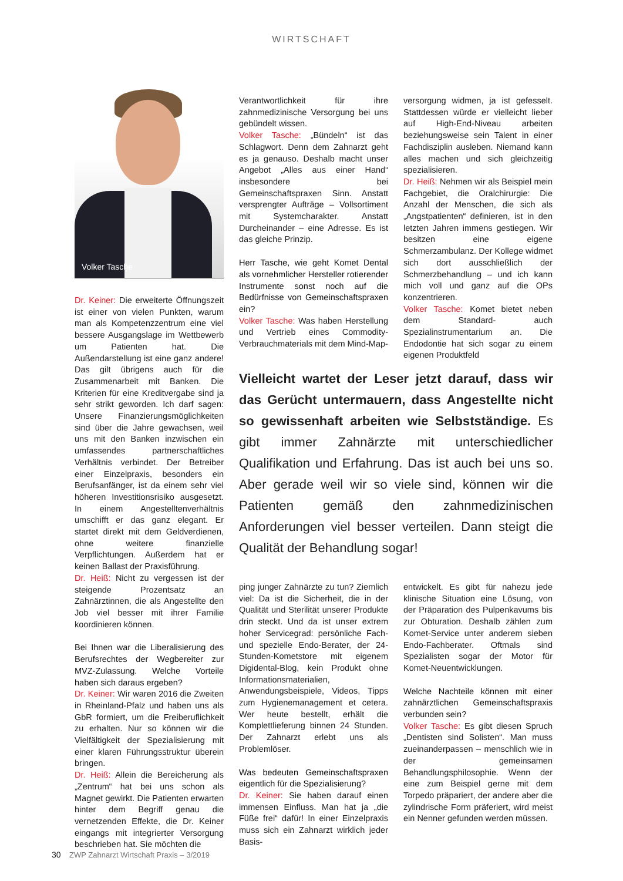WIRTSCHAFT
Volker Tasche
Dr. Keiner: Die erweiterte Öffnungszeit ist einer von vielen Punkten, warum man als Kompetenzzentrum eine viel bessere Ausgangslage im Wettbewerb um Patienten hat. Die Außendarstellung ist eine ganz andere! Das gilt übrigens auch für die Zusammenarbeit mit Banken. Die Kriterien für eine Kreditvergabe sind ja sehr strikt geworden. Ich darf sagen: Unsere Finanzierungsmöglichkeiten sind über die Jahre gewachsen, weil uns mit den Banken inzwischen ein umfassendes partnerschaftliches Verhältnis verbindet. Der Betreiber einer Einzelpraxis, besonders ein Berufsanfänger, ist da einem sehr viel höheren Investitionsrisiko ausgesetzt. In einem Angestelltenverhältnis umschifft er das ganz elegant. Er startet direkt mit dem Geldverdienen, ohne weitere finanzielle Verpflichtungen. Außerdem hat er keinen Ballast der Praxisführung.
Dr. Heiß: Nicht zu vergessen ist der steigende Prozentsatz an Zahnärztinnen, die als Angestellte den Job viel besser mit ihrer Familie koordinieren können.
Bei Ihnen war die Liberalisierung des Berufsrechtes der Wegbereiter zur MVZ-Zulassung. Welche Vorteile haben sich daraus ergeben?
Dr. Keiner: Wir waren 2016 die Zweiten in Rheinland-Pfalz und haben uns als GbR formiert, um die Freiberuflichkeit zu erhalten. Nur so können wir die Vielfältigkeit der Spezialisierung mit einer klaren Führungsstruktur überein bringen.
Dr. Heiß: Allein die Bereicherung als „Zentrum“ hat bei uns schon als Magnet gewirkt. Die Patienten erwarten hinter dem Begriff genau die vernetzenden Effekte, die Dr. Keiner eingangs mit integrierter Versorgung beschrieben hat. Sie möchten die
Verantwortlichkeit für ihre zahnmedizinische Versorgung bei uns gebündelt wissen.
Volker Tasche: „Bündeln“ ist das Schlagwort. Denn dem Zahnarzt geht es ja genauso. Deshalb macht unser Angebot „Alles aus einer Hand“ insbesondere bei Gemeinschaftspraxen Sinn. Anstatt versprengter Aufträge – Vollsortiment mit Systemcharakter. Anstatt Durcheinander – eine Adresse. Es ist das gleiche Prinzip.
Herr Tasche, wie geht Komet Dental als vornehmlicher Hersteller rotierender Instrumente sonst noch auf die Bedürfnisse von Gemeinschaftspraxen ein?
Volker Tasche: Was haben Herstellung und Vertrieb eines Commodity-Verbrauchmaterials mit dem Mind-Map-
versorgung widmen, ja ist gefesselt. Stattdessen würde er vielleicht lieber auf High-End-Niveau arbeiten beziehungsweise sein Talent in einer Fachdisziplin ausleben. Niemand kann alles machen und sich gleichzeitig spezialisieren.
Dr. Heiß: Nehmen wir als Beispiel mein Fachgebiet, die Oralchirurgie: Die Anzahl der Menschen, die sich als „Angstpatienten“ definieren, ist in den letzten Jahren immens gestiegen. Wir besitzen eine eigene Schmerzambulanz. Der Kollege widmet sich dort ausschließlich der Schmerzbehandlung – und ich kann mich voll und ganz auf die OPs konzentrieren.
Volker Tasche: Komet bietet neben dem Standard- auch Spezialinstrumentarium an. Die Endodontie hat sich sogar zu einem eigenen Produktfeld
Vielleicht wartet der Leser jetzt darauf, dass wir das Gerücht untermauern, dass Angestellte nicht so gewissenhaft arbeiten wie Selbstständige. Es gibt immer Zahnärzte mit unterschiedlicher Qualifikation und Erfahrung. Das ist auch bei uns so. Aber gerade weil wir so viele sind, können wir die Patienten gemäß den zahnmedizinischen Anforderungen viel besser verteilen. Dann steigt die Qualität der Behandlung sogar!
ping junger Zahnärzte zu tun? Ziemlich viel: Da ist die Sicherheit, die in der Qualität und Sterilität unserer Produkte drin steckt. Und da ist unser extrem hoher Servicegrad: persönliche Fach- und spezielle Endo-Berater, der 24-Stunden-Kometstore mit eigenem Digidental-Blog, kein Produkt ohne Informationsmaterialien, Anwendungsbeispiele, Videos, Tipps zum Hygienemanagement et cetera. Wer heute bestellt, erhält die Komplettlieferung binnen 24 Stunden. Der Zahnarzt erlebt uns als Problemlöser.
Was bedeuten Gemeinschaftspraxen eigentlich für die Spezialisierung?
Dr. Keiner: Sie haben darauf einen immensen Einfluss. Man hat ja „die Füße frei“ dafür! In einer Einzelpraxis muss sich ein Zahnarzt wirklich jeder Basis-
entwickelt. Es gibt für nahezu jede klinische Situation eine Lösung, von der Präparation des Pulpenkavums bis zur Obturation. Deshalb zählen zum Komet-Service unter anderem sieben Endo-Fachberater. Oftmals sind Spezialisten sogar der Motor für Komet-Neuentwicklungen.
Welche Nachteile können mit einer zahnärztlichen Gemeinschaftspraxis verbunden sein?
Volker Tasche: Es gibt diesen Spruch „Dentisten sind Solisten“. Man muss zueinanderpassen – menschlich wie in der gemeinsamen Behandlungsphilosophie. Wenn der eine zum Beispiel gerne mit dem Torpedo präpariert, der andere aber die zylindrische Form präferiert, wird meist ein Nenner gefunden werden müssen.
30 ZWP Zahnarzt Wirtschaft Praxis – 3/2019